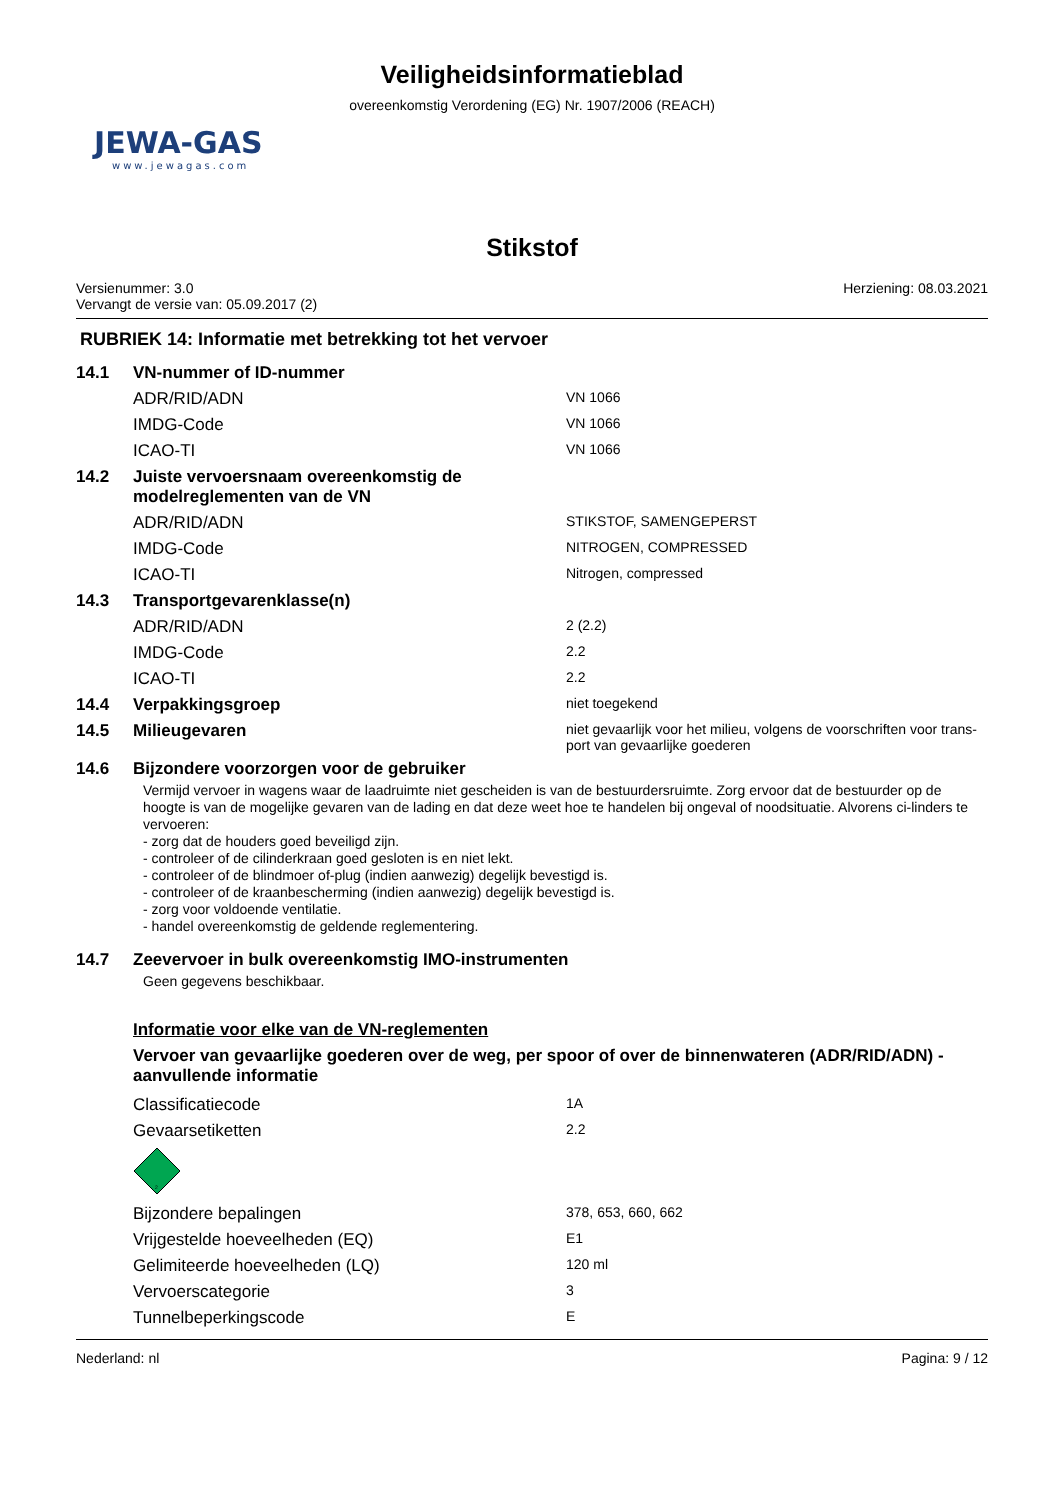Veiligheidsinformatieblad
overeenkomstig Verordening (EG) Nr. 1907/2006 (REACH)
JEWA-GAS
www.jewagas.com
Stikstof
Versienummer: 3.0
Vervangt de versie van: 05.09.2017 (2)
Herziening: 08.03.2021
RUBRIEK 14: Informatie met betrekking tot het vervoer
| 14.1 | VN-nummer of ID-nummer | |
| | ADR/RID/ADN | VN 1066 |
| | IMDG-Code | VN 1066 |
| | ICAO-TI | VN 1066 |
| 14.2 | Juiste vervoersnaam overeenkomstig de modelreglementen van de VN | |
| | ADR/RID/ADN | STIKSTOF, SAMENGEPERST |
| | IMDG-Code | NITROGEN, COMPRESSED |
| | ICAO-TI | Nitrogen, compressed |
| 14.3 | Transportgevarenklasse(n) | |
| | ADR/RID/ADN | 2 (2.2) |
| | IMDG-Code | 2.2 |
| | ICAO-TI | 2.2 |
| 14.4 | Verpakkingsgroep | niet toegekend |
| 14.5 | Milieugevaren | niet gevaarlijk voor het milieu, volgens de voorschriften voor trans-port van gevaarlijke goederen |
| 14.6 | Bijzondere voorzorgen voor de gebruiker | |
Vermijd vervoer in wagens waar de laadruimte niet gescheiden is van de bestuurdersruimte. Zorg ervoor dat de bestuurder op de hoogte is van de mogelijke gevaren van de lading en dat deze weet hoe te handelen bij ongeval of noodsituatie. Alvorens ci-linders te vervoeren:
- zorg dat de houders goed beveiligd zijn.
- controleer of de cilinderkraan goed gesloten is en niet lekt.
- controleer of de blindmoer of-plug (indien aanwezig) degelijk bevestigd is.
- controleer of de kraanbescherming (indien aanwezig) degelijk bevestigd is.
- zorg voor voldoende ventilatie.
- handel overeenkomstig de geldende reglementering.
| 14.7 | Zeevervoer in bulk overeenkomstig IMO-instrumenten |
Geen gegevens beschikbaar.
Informatie voor elke van de VN-reglementen
Vervoer van gevaarlijke goederen over de weg, per spoor of over de binnenwateren (ADR/RID/ADN) - aanvullende informatie
| | Classificatiecode | 1A |
| | Gevaarsetiketten | 2.2 |
| | 2 | |
| | Bijzondere bepalingen | 378, 653, 660, 662 |
| | Vrijgestelde hoeveelheden (EQ) | E1 |
| | Gelimiteerde hoeveelheden (LQ) | 120 ml |
| | Vervoerscategorie | 3 |
| | Tunnelbeperkingscode | E |
Nederland: nl Pagina: 9 / 12